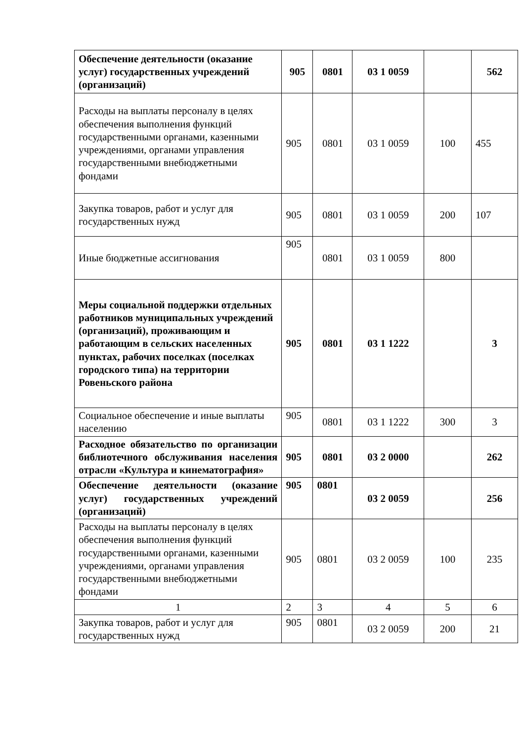| Обеспечение деятельности (оказание услуг) государственных учреждений (организаций) | 905 | 0801 | 03 1 0059 | | 562 |
| Расходы на выплаты персоналу в целях обеспечения выполнения функций государственными органами, казенными учреждениями, органами управления государственными внебюджетными фондами | 905 | 0801 | 03 1 0059 | 100 | 455 |
| Закупка товаров, работ и услуг для государственных нужд | 905 | 0801 | 03 1 0059 | 200 | 107 |
| Иные бюджетные ассигнования | 905 | 0801 | 03 1 0059 | 800 | |
| Меры социальной поддержки отдельных работников муниципальных учреждений (организаций), проживающим и работающим в сельских населенных пунктах, рабочих поселках (поселках городского типа) на территории Ровеньского района | 905 | 0801 | 03 1 1222 | | 3 |
| Социальное обеспечение и иные выплаты населению | 905 | 0801 | 03 1 1222 | 300 | 3 |
| Расходное обязательство по организации библиотечного обслуживания населения отрасли «Культура и кинематография» | 905 | 0801 | 03 2 0000 | | 262 |
| Обеспечение деятельности (оказание услуг) государственных учреждений (организаций) | 905 | 0801 | 03 2 0059 | | 256 |
| Расходы на выплаты персоналу в целях обеспечения выполнения функций государственными органами, казенными учреждениями, органами управления государственными внебюджетными фондами | 905 | 0801 | 03 2 0059 | 100 | 235 |
| 1 | 2 | 3 | 4 | 5 | 6 |
| Закупка товаров, работ и услуг для государственных нужд | 905 | 0801 | 03 2 0059 | 200 | 21 |